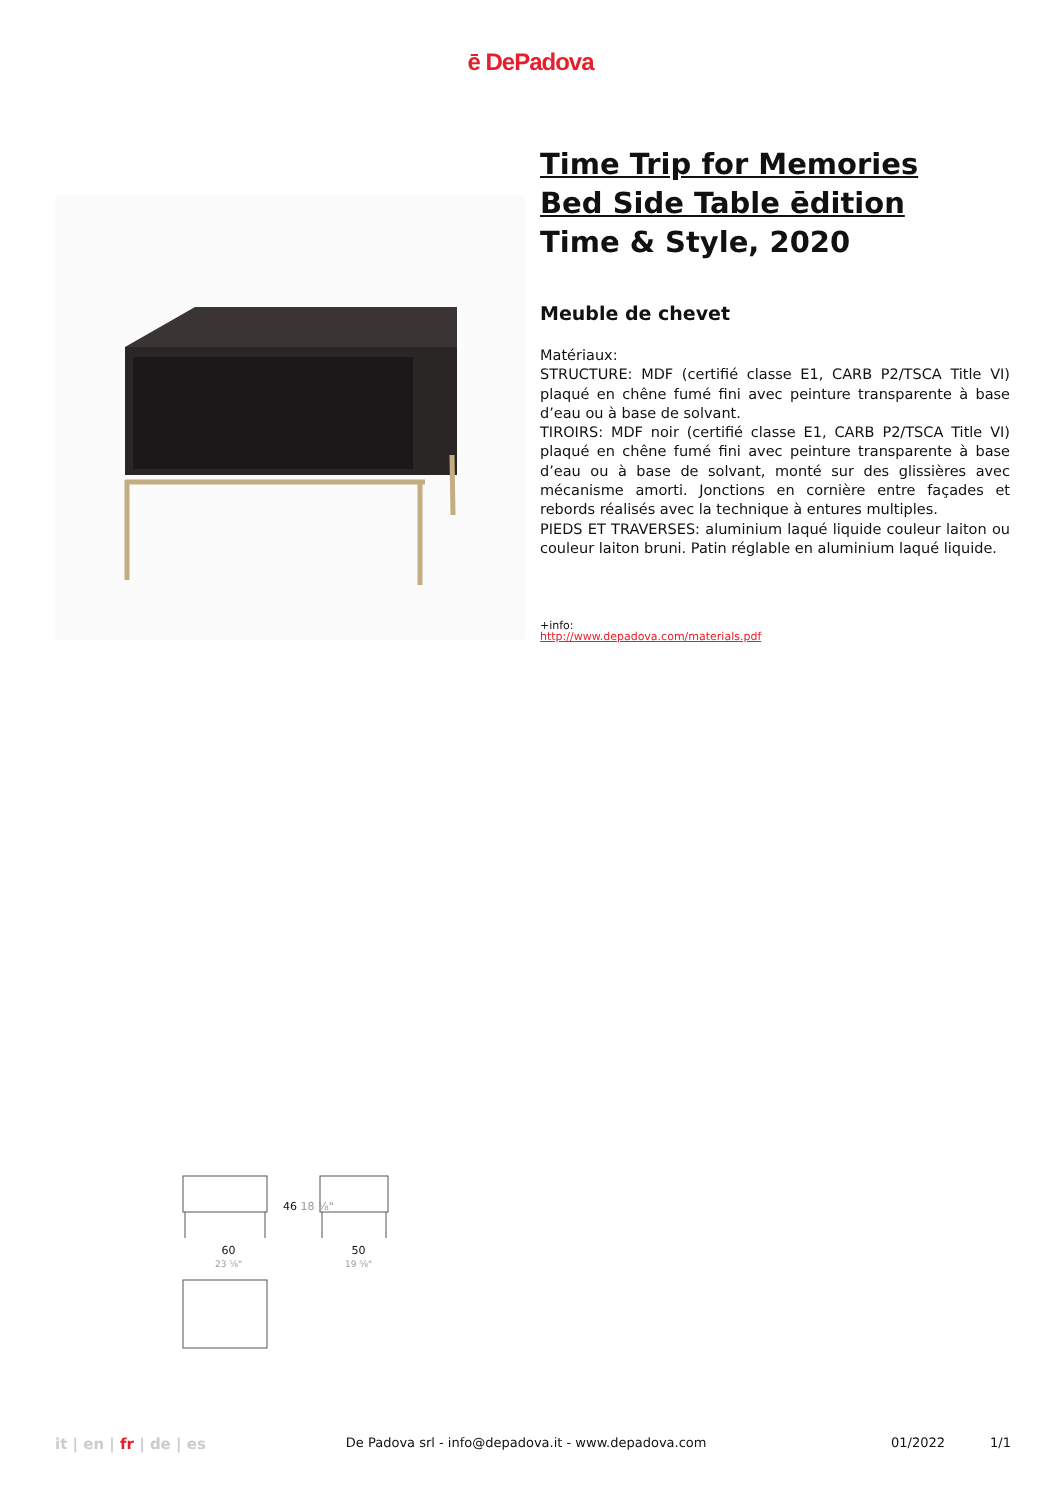ē DePadova
Time Trip for Memories
Bed Side Table ēdition
Time & Style, 2020
Meuble de chevet
Matériaux:
STRUCTURE: MDF (certifié classe E1, CARB P2/TSCA Title VI) plaqué en chêne fumé fini avec peinture transparente à base d’eau ou à base de solvant.
TIROIRS: MDF noir (certifié classe E1, CARB P2/TSCA Title VI) plaqué en chêne fumé fini avec peinture transparente à base d’eau ou à base de solvant, monté sur des glissières avec mécanisme amorti. Jonctions en cornière entre façades et rebords réalisés avec la technique à entures multiples.
PIEDS ET TRAVERSES: aluminium laqué liquide couleur laiton ou couleur laiton bruni. Patin réglable en aluminium laqué liquide.
+info:
http://www.depadova.com/materials.pdf
46 18 ⅛"
60
23 ⅝"
50
19 ⅝"
it | en | fr | de | es De Padova srl - info@depadova.it - www.depadova.com 01/2022 1/1